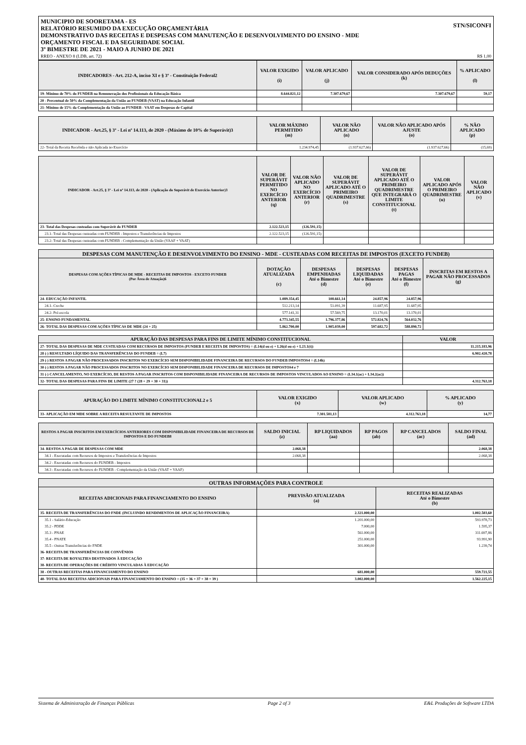STN/SICONFI
MUNICIPIO DE SOORETAMA - ES
RELATÓRIO RESUMIDO DA EXECUÇÃO ORÇAMENTÁRIA
DEMONSTRATIVO DAS RECEITAS E DESPESAS COM MANUTENÇÃO E DESENVOLVIMENTO DO ENSINO - MDE
ORÇAMENTO FISCAL E DA SEGURIDADE SOCIAL
3º BIMESTRE DE 2021 - MAIO A JUNHO DE 2021
RREO - ANEXO 8 (LDB, art. 72) R$ 1,00
| INDICADORES - Art. 212-A, inciso XI e § 3º - Constituição Federal2 | VALOR EXIGIDO (i) | VALOR APLICADO (j) | VALOR CONSIDERADO APÓS DEDUÇÕES (k) | % APLICADO (l) |
| --- | --- | --- | --- | --- |
| 19- Mínimo de 70% do FUNDEB na Remuneração dos Profissionais da Educação Básica | 8.644.821,12 | 7.307.679,67 | 7.307.679,67 | 59,17 |
| 20 - Percentual de 50% da Complementação da União ao FUNDEB (VAAT) na Educação Infantil | | | | |
| 21- Mínimo de 15% da Complementação da União ao FUNDEB - VAAT em Despesas de Capital | | | | |
| INDICADOR - Art.25, § 3º - Lei nº 14.113, de 2020 - (Máximo de 10% de Superávit)3 | VALOR MÁXIMO PERMITIDO (m) | VALOR NÃO APLICADO (n) | VALOR NÃO APLICADO APÓS AJUSTE (o) | % NÃO APLICADO (p) |
| --- | --- | --- | --- | --- |
| 22- Total da Receita Recebida e não Aplicada no Exercício | 1.234.974,45 | (1.937.627,66) | (1.937.627,66) | (15,69) |
| INDICADOR - Art.25, § 3º - Lei nº 14.113, de 2020 - (Aplicação do Superávit de Exercício Anterior)3 | VALOR DE SUPERÁVIT PERMITIDO NO EXERCÍCIO ANTERIOR (q) | VALOR NÃO APLICADO NO EXERCÍCIO ANTERIOR (r) | VALOR DE SUPERÁVIT APLICADO ATÉ O PRIMEIRO QUADRIMESTRE (s) | VALOR DE SUPERÁVIT APLICADO ATÉ O PRIMEIRO QUADRIMESTRE QUE INTEGRARÁ O LIMITE CONSTITUCIONAL (t) | VALOR APLICADO APÓS O PRIMEIRO QUADRIMESTRE (u) | VALOR NÃO APLICADO (v) |
| --- | --- | --- | --- | --- | --- | --- |
| 23- Total das Despesas custeadas com Superávit do FUNDEB | 2.122.523,15 | (126.591,15) | | | | |
| 23.1- Total das Despesas custeadas com FUNDEB - Impostos e Transferências de Impostos | 2.122.523,15 | (126.591,15) | | | | |
| 23.2- Total das Despesas custeadas com FUNDEB - Complementação da União (VAAF + VAAT) | | | | | | |
| DESPESAS COM MANUTENÇÃO E DESENVOLVIMENTO DO ENSINO - MDE - CUSTEADAS COM RECEITAS DE IMPOSTOS (EXCETO FUNDEB) | | | | | |
| --- | --- | --- | --- | --- | --- |
| DESPESAS COM AÇÕES TÍPICAS DE MDE - RECEITAS DE IMPOSTOS - EXCETO FUNDEB (Por Área de Atuação)6 | DOTAÇÃO ATUALIZADA (c) | DESPESAS EMPENHADAS Até o Bimestre (d) | DESPESAS LIQUIDADAS Até o Bimestre (e) | DESPESAS PAGAS Até o Bimestre (f) | INSCRITAS EM RESTOS A PAGAR NÃO PROCESSADOS (g) |
| 24- EDUCAÇÃO INFANTIL | 1.089.354,45 | 108.661,14 | 24.857,96 | 24.857,96 | |
| 24.1- Creche | 512.213,14 | 51.091,39 | 11.687,95 | 11.687,95 | |
| 24.2- Pré-escola | 577.141,31 | 57.569,75 | 13.170,01 | 13.170,01 | |
| 25- ENSINO FUNDAMENTAL | 4.773.345,55 | 1.796.377,86 | 572.824,76 | 564.032,76 | |
| 26- TOTAL DAS DESPESAS COM AÇÕES TÍPICAS DE MDE (24 + 25) | 5.862.700,00 | 1.905.039,00 | 597.682,72 | 588.890,72 | |
| APURAÇÃO DAS DESPESAS PARA FINS DE LIMITE MÍNIMO CONSTITUCIONAL | VALOR |
| --- | --- |
| 27- TOTAL DAS DESPESAS DE MDE CUSTEADAS COM RECURSOS DE IMPOSTOS (FUNDEB E RECEITA DE IMPOSTOS) = (L14(d ou e) + L26(d ou e) + L23.1(t)) | 11.215.183,96 |
| 28 (-) RESULTADO LÍQUIDO DAS TRANSFERÊNCIAS DO FUNDEB = (L7) | 6.902.420,78 |
| 29 (-) RESTOS A PAGAR NÃO PROCESSADOS INSCRITOS NO EXERCÍCIO SEM DISPONIBILIDADE FINANCEIRA DE RECURSOS DO FUNDEB IMPOSTOS4 = (L14h) | |
| 30 (-) RESTOS A PAGAR NÃO PROCESSADOS INSCRITOS NO EXERCÍCIO SEM DISPONIBILIDADE FINANCEIRA DE RECURSOS DE IMPOSTOS4 e 7 | |
| 31 (-) CANCELAMENTO, NO EXERCÍCIO, DE RESTOS A PAGAR INSCRITOS COM DISPONIBILIDADE FINANCEIRA DE RECURSOS DE IMPOSTOS VINCULADOS AO ENSINO = (L34.1(ac) + L34.2(ac)) | |
| 32- TOTAL DAS DESPESAS PARA FINS DE LIMITE (27 ? (28 + 29 + 30 + 31)) | 4.312.763,18 |
| APURAÇÃO DO LIMITE MÍNIMO CONSTITUCIONAL2 e 5 | VALOR EXIGIDO (x) | VALOR APLICADO (w) | % APLICADO (y) |
| --- | --- | --- | --- |
| 33- APLICAÇÃO EM MDE SOBRE A RECEITA RESULTANTE DE IMPOSTOS | 7.301.581,13 | 4.312.763,18 | 14,77 |
| RESTOS A PAGAR INSCRITOS EM EXERCÍCIOS ANTERIORES COM DISPONIBILIDADE FINANCEIRA DE RECURSOS DE IMPOSTOS E DO FUNDEB8 | SALDO INICIAL (z) | RP LIQUIDADOS (aa) | RP PAGOS (ab) | RP CANCELADOS (ac) | SALDO FINAL (ad) |
| --- | --- | --- | --- | --- | --- |
| 34- RESTOS A PAGAR DE DESPESAS COM MDE | 2.068,38 | | | | 2.068,38 |
| 34.1 - Executadas com Recursos de Impostos e Transferências de Impostos | 2.068,38 | | | | 2.068,38 |
| 34.2 - Executadas com Recursos do FUNDEB - Impostos | | | | | |
| 34.3 - Executadas com Recursos do FUNDEB - Complementação da União (VAAT + VAAF) | | | | | |
| OUTRAS INFORMAÇÕES PARA CONTROLE | | |
| --- | --- | --- |
| RECEITAS ADICIONAIS PARA FINANCIAMENTO DO ENSINO | PREVISÃO ATUALIZADA (a) | RECEITAS REALIZADAS Até o Bimestre (b) |
| 35- RECEITA DE TRANSFERÊNCIAS DO FNDE (INCLUINDO RENDIMENTOS DE APLICAÇÃO FINANCEIRA) | 2.321.000,00 | 1.002.503,60 |
| 35.1 - Salário-Educação | 1.201.000,00 | 593.978,73 |
| 35.2 - PDDE | 7.000,00 | 1.595,37 |
| 35.3 - PNAE | 561.000,00 | 311.697,86 |
| 35.4 - PNATE | 251.000,00 | 93.991,90 |
| 35.5 - Outras Transferências do FNDE | 301.000,00 | 1.239,74 |
| 36- RECEITA DE TRANSFERÊNCIAS DE CONVÊNIOS | | |
| 37- RECEITA DE ROYALTIES DESTINADOS À EDUCAÇÃO | | |
| 38- RECEITA DE OPERAÇÕES DE CRÉDITO VINCULADAS À EDUCAÇÃO | | |
| 38 - OUTRAS RECEITAS PARA FINANCIAMENTO DO ENSINO | 681.000,00 | 559.721,55 |
| 40- TOTAL DAS RECEITAS ADICIONAIS PARA FINANCIAMENTO DO ENSINO = (35 + 36 + 37 + 38 + 39 ) | 3.002.000,00 | 1.562.225,15 |
Sistema de Administração de Finanças Públicas Page 2 of 3 E&L Produções de Software LTDA